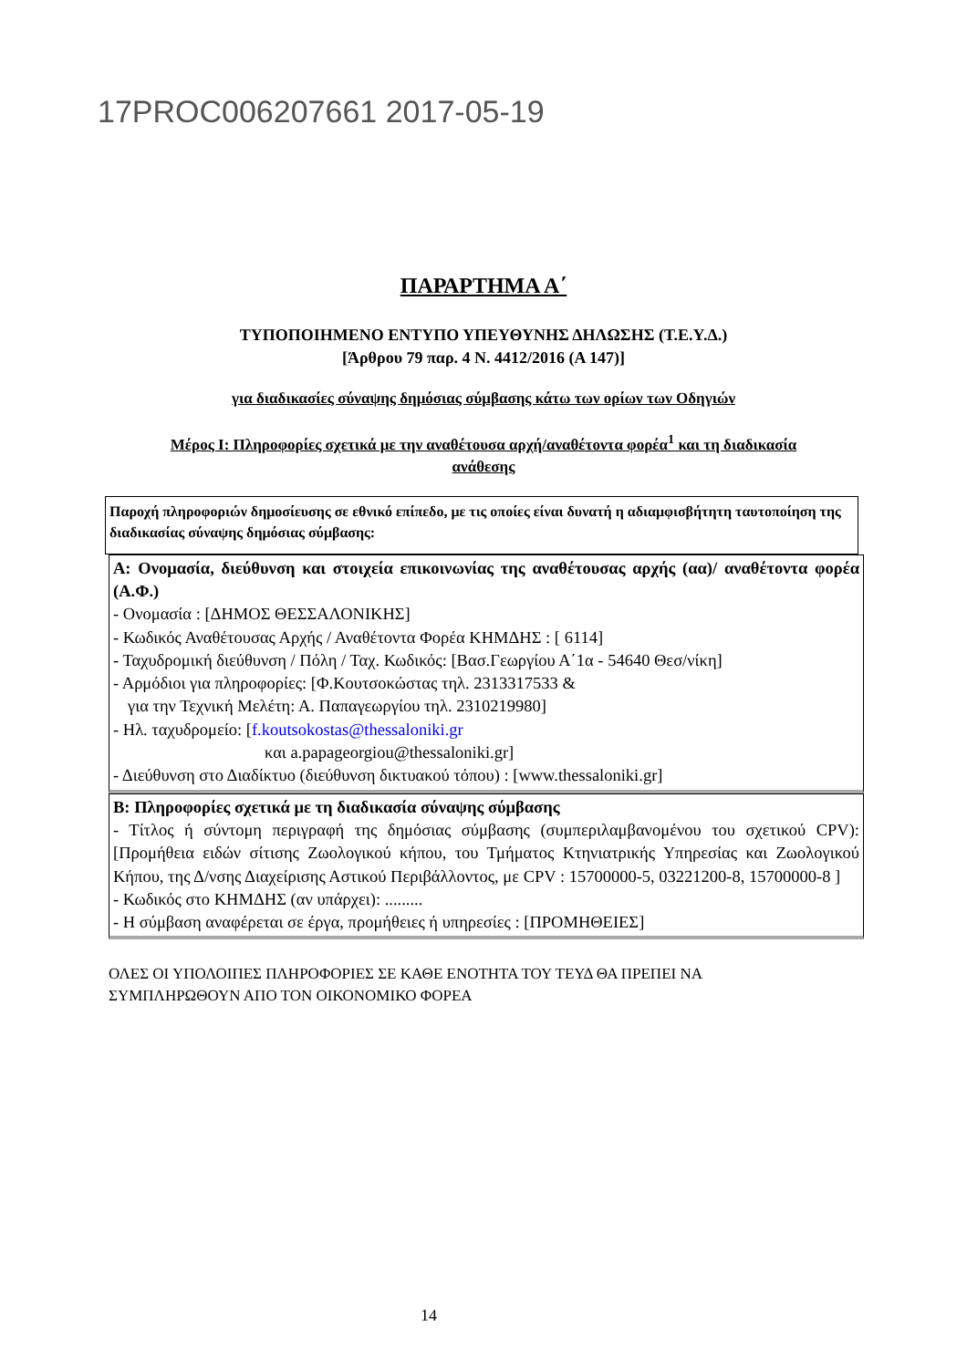17PROC006207661 2017-05-19
ΠΑΡΑΡΤΗΜΑ Α΄
ΤΥΠΟΠΟΙΗΜΕΝΟ ΕΝΤΥΠΟ ΥΠΕΥΘΥΝΗΣ ΔΗΛΩΣΗΣ (Τ.Ε.Υ.Δ.)
[Άρθρου 79 παρ. 4 Ν. 4412/2016 (Α 147)]
για διαδικασίες σύναψης δημόσιας σύμβασης κάτω των ορίων των Οδηγιών
Μέρος Ι: Πληροφορίες σχετικά με την αναθέτουσα αρχή/αναθέτοντα φορέα<sup>1</sup> και τη διαδικασία
ανάθεσης
Παροχή πληροφοριών δημοσίευσης σε εθνικό επίπεδο, με τις οποίες είναι δυνατή η αδιαμφισβήτητη ταυτοποίηση της διαδικασίας σύναψης δημόσιας σύμβασης:
Α: Ονομασία, διεύθυνση και στοιχεία επικοινωνίας της αναθέτουσας αρχής (αα)/ αναθέτοντα φορέα (Α.Φ.)
- Ονομασία : [ΔΗΜΟΣ ΘΕΣΣΑΛΟΝΙΚΗΣ]
- Κωδικός Αναθέτουσας Αρχής / Αναθέτοντα Φορέα ΚΗΜΔΗΣ : [ 6114]
- Ταχυδρομική διεύθυνση / Πόλη / Ταχ. Κωδικός: [Βασ.Γεωργίου Α΄1α - 54640 Θεσ/νίκη]
- Αρμόδιοι για πληροφορίες: [Φ.Κουτσοκώστας τηλ. 2313317533 &
για την Τεχνική Μελέτη: Α. Παπαγεωργίου τηλ. 2310219980]
- Ηλ. ταχυδρομείο: [f.koutsokostas@thessaloniki.gr
και a.papageorgiou@thessaloniki.gr]
- Διεύθυνση στο Διαδίκτυο (διεύθυνση δικτυακού τόπου) : [www.thessaloniki.gr]
Β: Πληροφορίες σχετικά με τη διαδικασία σύναψης σύμβασης
- Τίτλος ή σύντομη περιγραφή της δημόσιας σύμβασης (συμπεριλαμβανομένου του σχετικού CPV): [Προμήθεια ειδών σίτισης Ζωολογικού κήπου, του Τμήματος Κτηνιατρικής Υπηρεσίας και Ζωολογικού Κήπου, της Δ/νσης Διαχείρισης Αστικού Περιβάλλοντος, με CPV : 15700000-5, 03221200-8, 15700000-8 ]
- Κωδικός στο ΚΗΜΔΗΣ (αν υπάρχει): .........
- Η σύμβαση αναφέρεται σε έργα, προμήθειες ή υπηρεσίες : [ΠΡΟΜΗΘΕΙΕΣ]
ΟΛΕΣ ΟΙ ΥΠΟΛΟΙΠΕΣ ΠΛΗΡΟΦΟΡΙΕΣ ΣΕ ΚΑΘΕ ΕΝΟΤΗΤΑ ΤΟΥ ΤΕΥΔ ΘΑ ΠΡΕΠΕΙ ΝΑ
ΣΥΜΠΛΗΡΩΘΟΥΝ ΑΠΟ ΤΟΝ ΟΙΚΟΝΟΜΙΚΟ ΦΟΡΕΑ
14